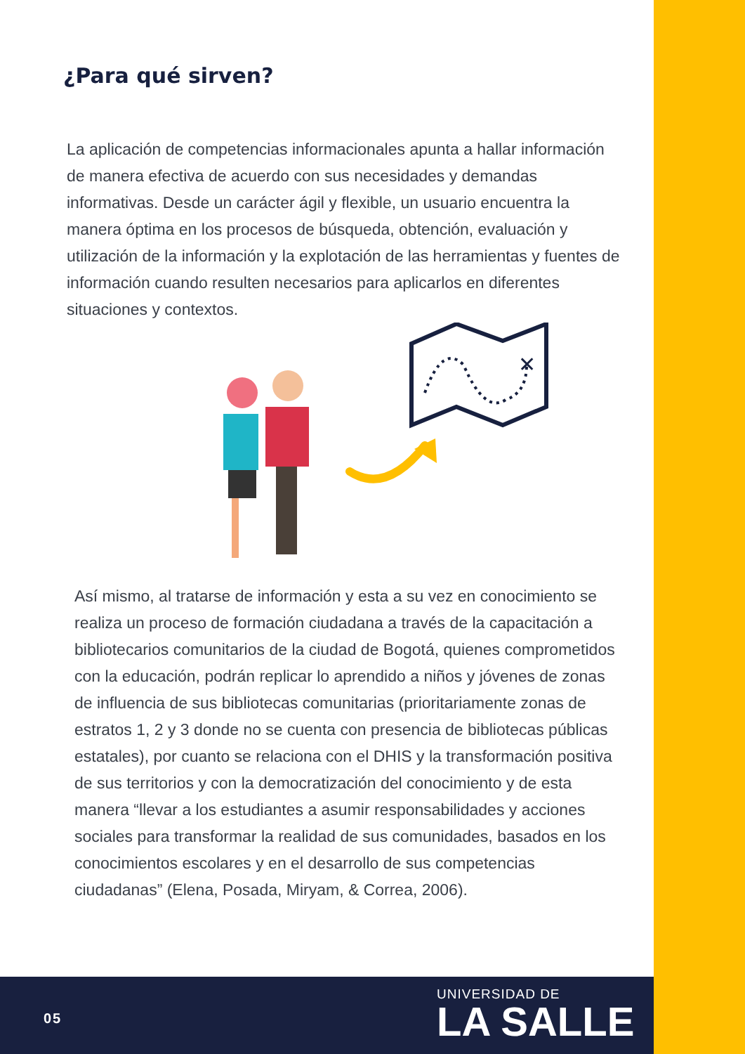¿Para qué sirven?
La aplicación de competencias informacionales apunta a hallar información de manera efectiva de acuerdo con sus necesidades y demandas informativas. Desde un carácter ágil y flexible, un usuario encuentra la manera óptima en los procesos de búsqueda, obtención, evaluación y utilización de la información y la explotación de las herramientas y fuentes de información cuando resulten necesarios para aplicarlos en diferentes situaciones y contextos.
✕
Así mismo, al tratarse de información y esta a su vez en conocimiento se realiza un proceso de formación ciudadana a través de la capacitación a bibliotecarios comunitarios de la ciudad de Bogotá, quienes comprometidos con la educación, podrán replicar lo aprendido a niños y jóvenes de zonas de influencia de sus bibliotecas comunitarias (prioritariamente zonas de estratos 1, 2 y 3 donde no se cuenta con presencia de bibliotecas públicas estatales), por cuanto se relaciona con el DHIS y la transformación positiva de sus territorios y con la democratización del conocimiento y de esta manera “llevar a los estudiantes a asumir responsabilidades y acciones sociales para transformar la realidad de sus comunidades, basados en los conocimientos escolares y en el desarrollo de sus competencias ciudadanas” (Elena, Posada, Miryam, & Correa, 2006).
05
UNIVERSIDAD DE
LA SALLE